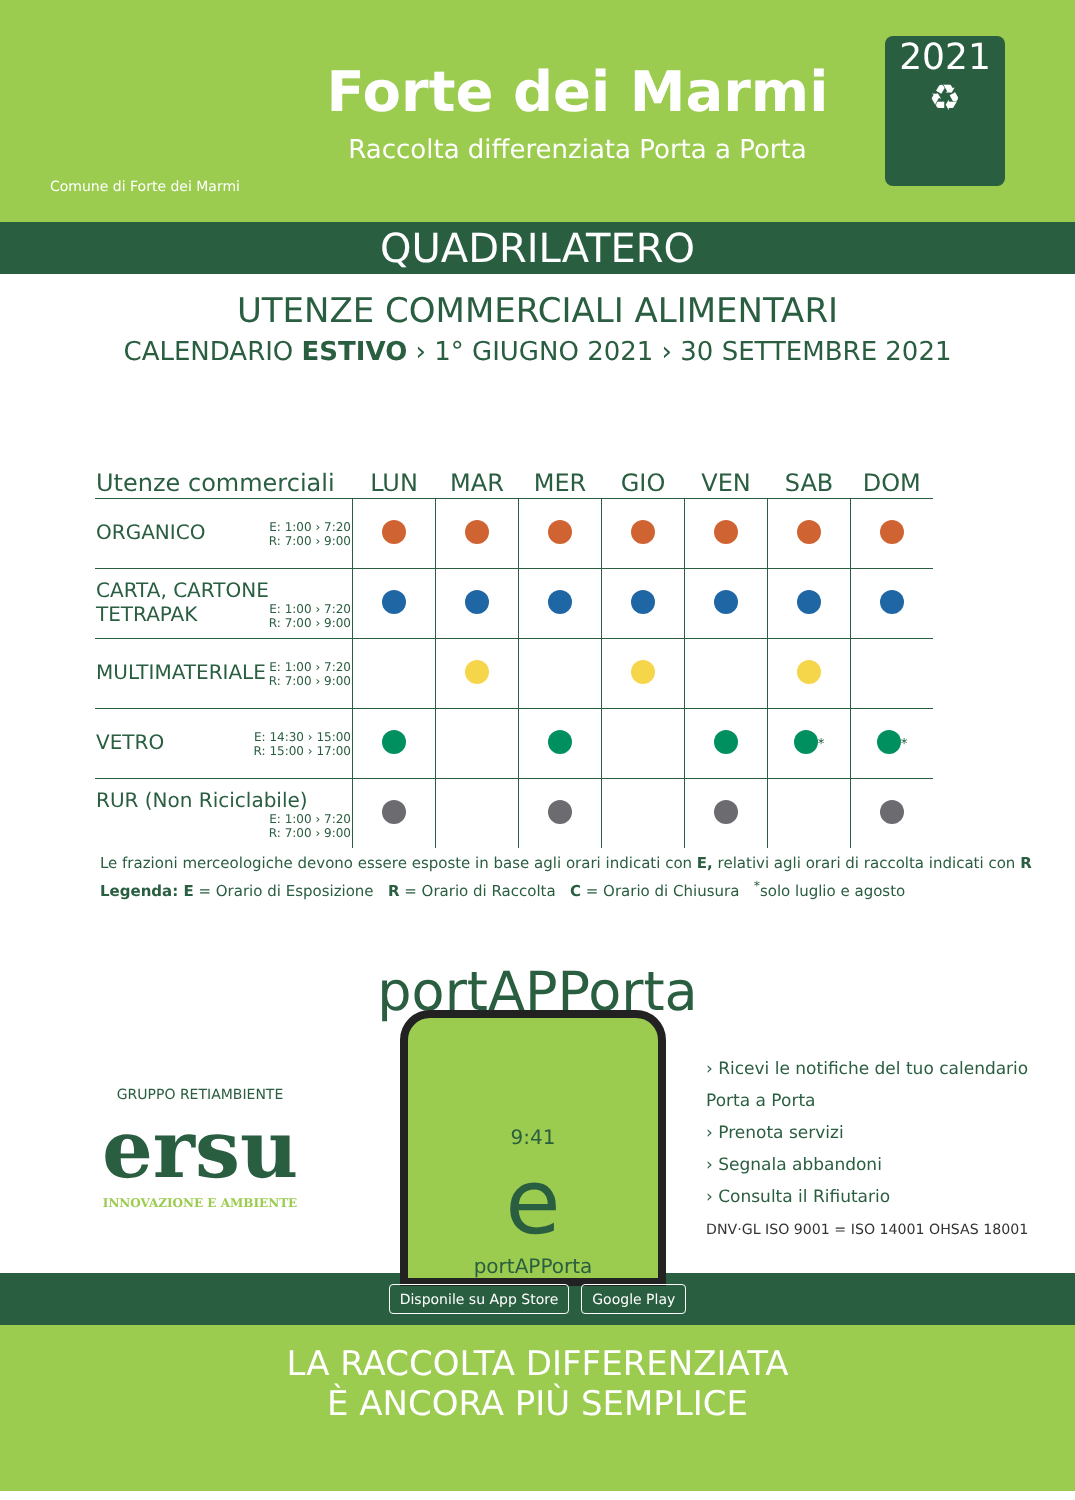Comune di Forte dei Marmi
Forte dei Marmi
Raccolta differenziata Porta a Porta
2021
♻
QUADRILATERO
UTENZE COMMERCIALI ALIMENTARI
CALENDARIO ESTIVO › 1° GIUGNO 2021 › 30 SETTEMBRE 2021
| Utenze commerciali | LUN | MAR | MER | GIO | VEN | SAB | DOM | |
| --- | --- | --- | --- | --- | --- | --- | --- | --- |
| ORGANICO E: 1:00 › 7:20 R: 7:00 › 9:00 | | | | | | | | |
| CARTA, CARTONE TETRAPAK E: 1:00 › 7:20 R: 7:00 › 9:00 | | | | | | | | |
| MULTIMATERIALE E: 1:00 › 7:20 R: 7:00 › 9:00 | | | | | | | | |
| VETRO E: 14:30 › 15:00 R: 15:00 › 17:00 | | | | | | <sup>*</sup> | <sup>*</sup> | |
| RUR (Non Riciclabile) E: 1:00 › 7:20 R: 7:00 › 9:00 | | | | | | | | |
Le frazioni merceologiche devono essere esposte in base agli orari indicati con E, relativi agli orari di raccolta indicati con R
Legenda: E = Orario di Esposizione R = Orario di Raccolta C = Orario di Chiusura <sup>*</sup>solo luglio e agosto
portAPPorta
GRUPPO RETIAMBIENTE
ersu
INNOVAZIONE E AMBIENTE
9:41
e
portAPPorta
› Ricevi le notifiche del tuo calendario Porta a Porta
› Prenota servizi
› Segnala abbandoni
› Consulta il Rifiutario
DNV·GL ISO 9001 = ISO 14001 OHSAS 18001
Disponile su App Store Google Play
LA RACCOLTA DIFFERENZIATA
È ANCORA PIÙ SEMPLICE